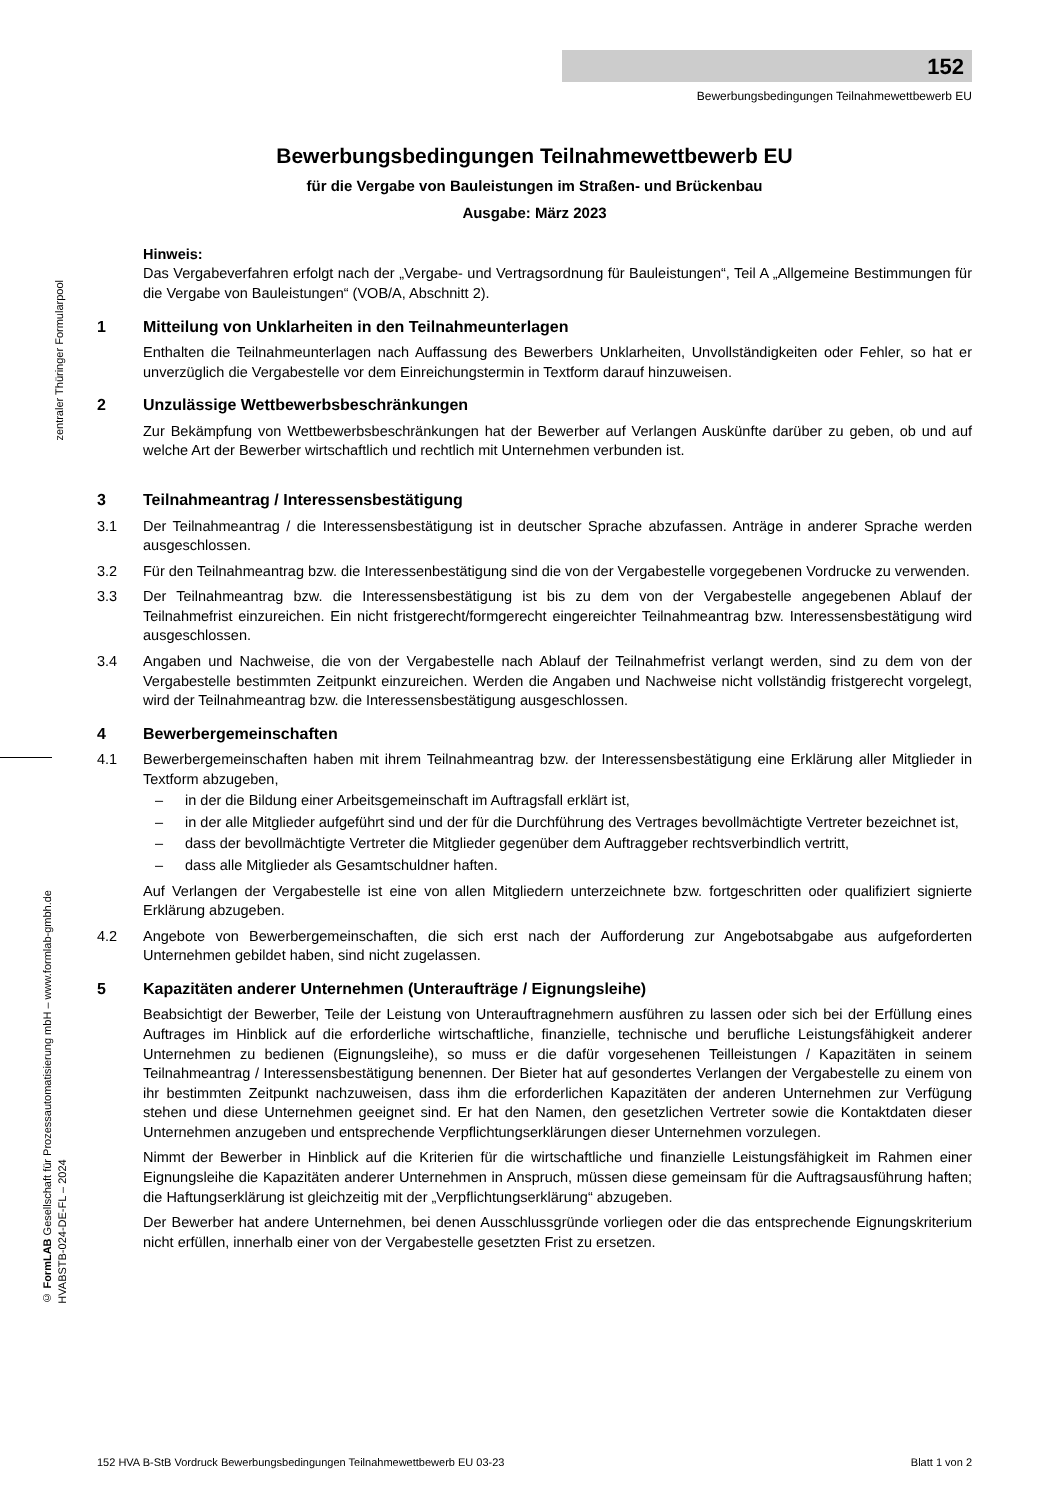152
Bewerbungsbedingungen Teilnahmewettbewerb EU
zentraler Thüringer Formularpool
© FormLAB Gesellschaft für Prozessautomatisierung mbH – www.formlab-gmbh.de
HVABSTB-024-DE-FL – 2024
Bewerbungsbedingungen Teilnahmewettbewerb EU
für die Vergabe von Bauleistungen im Straßen- und Brückenbau
Ausgabe: März 2023
Hinweis:
Das Vergabeverfahren erfolgt nach der „Vergabe- und Vertragsordnung für Bauleistungen“, Teil A „Allgemeine Bestimmungen für die Vergabe von Bauleistungen“ (VOB/A, Abschnitt 2).
1 Mitteilung von Unklarheiten in den Teilnahmeunterlagen
Enthalten die Teilnahmeunterlagen nach Auffassung des Bewerbers Unklarheiten, Unvollständigkeiten oder Fehler, so hat er unverzüglich die Vergabestelle vor dem Einreichungstermin in Textform darauf hinzuweisen.
2 Unzulässige Wettbewerbsbeschränkungen
Zur Bekämpfung von Wettbewerbsbeschränkungen hat der Bewerber auf Verlangen Auskünfte darüber zu geben, ob und auf welche Art der Bewerber wirtschaftlich und rechtlich mit Unternehmen verbunden ist.
3 Teilnahmeantrag / Interessensbestätigung
3.1 Der Teilnahmeantrag / die Interessensbestätigung ist in deutscher Sprache abzufassen. Anträge in anderer Sprache werden ausgeschlossen.
3.2 Für den Teilnahmeantrag bzw. die Interessenbestätigung sind die von der Vergabestelle vorgegebenen Vordrucke zu verwenden.
3.3 Der Teilnahmeantrag bzw. die Interessensbestätigung ist bis zu dem von der Vergabestelle angegebenen Ablauf der Teilnahmefrist einzureichen. Ein nicht fristgerecht/formgerecht eingereichter Teilnahmeantrag bzw. Interessensbestätigung wird ausgeschlossen.
3.4 Angaben und Nachweise, die von der Vergabestelle nach Ablauf der Teilnahmefrist verlangt werden, sind zu dem von der Vergabestelle bestimmten Zeitpunkt einzureichen. Werden die Angaben und Nachweise nicht vollständig fristgerecht vorgelegt, wird der Teilnahmeantrag bzw. die Interessensbestätigung ausgeschlossen.
4 Bewerbergemeinschaften
4.1 Bewerbergemeinschaften haben mit ihrem Teilnahmeantrag bzw. der Interessensbestätigung eine Erklärung aller Mitglieder in Textform abzugeben,
– in der die Bildung einer Arbeitsgemeinschaft im Auftragsfall erklärt ist,
– in der alle Mitglieder aufgeführt sind und der für die Durchführung des Vertrages bevollmächtigte Vertreter bezeichnet ist,
– dass der bevollmächtigte Vertreter die Mitglieder gegenüber dem Auftraggeber rechtsverbindlich vertritt,
– dass alle Mitglieder als Gesamtschuldner haften.
Auf Verlangen der Vergabestelle ist eine von allen Mitgliedern unterzeichnete bzw. fortgeschritten oder qualifiziert signierte Erklärung abzugeben.
4.2 Angebote von Bewerbergemeinschaften, die sich erst nach der Aufforderung zur Angebotsabgabe aus aufgeforderten Unternehmen gebildet haben, sind nicht zugelassen.
5 Kapazitäten anderer Unternehmen (Unteraufträge / Eignungsleihe)
Beabsichtigt der Bewerber, Teile der Leistung von Unterauftragnehmern ausführen zu lassen oder sich bei der Erfüllung eines Auftrages im Hinblick auf die erforderliche wirtschaftliche, finanzielle, technische und berufliche Leistungsfähigkeit anderer Unternehmen zu bedienen (Eignungsleihe), so muss er die dafür vorgesehenen Teilleistungen / Kapazitäten in seinem Teilnahmeantrag / Interessensbestätigung benennen. Der Bieter hat auf gesondertes Verlangen der Vergabestelle zu einem von ihr bestimmten Zeitpunkt nachzuweisen, dass ihm die erforderlichen Kapazitäten der anderen Unternehmen zur Verfügung stehen und diese Unternehmen geeignet sind. Er hat den Namen, den gesetzlichen Vertreter sowie die Kontaktdaten dieser Unternehmen anzugeben und entsprechende Verpflichtungserklärungen dieser Unternehmen vorzulegen.
Nimmt der Bewerber in Hinblick auf die Kriterien für die wirtschaftliche und finanzielle Leistungsfähigkeit im Rahmen einer Eignungsleihe die Kapazitäten anderer Unternehmen in Anspruch, müssen diese gemeinsam für die Auftragsausführung haften; die Haftungserklärung ist gleichzeitig mit der „Verpflichtungserklärung“ abzugeben.
Der Bewerber hat andere Unternehmen, bei denen Ausschlussgründe vorliegen oder die das entsprechende Eignungskriterium nicht erfüllen, innerhalb einer von der Vergabestelle gesetzten Frist zu ersetzen.
152 HVA B-StB Vordruck Bewerbungsbedingungen Teilnahmewettbewerb EU 03-23 Blatt 1 von 2